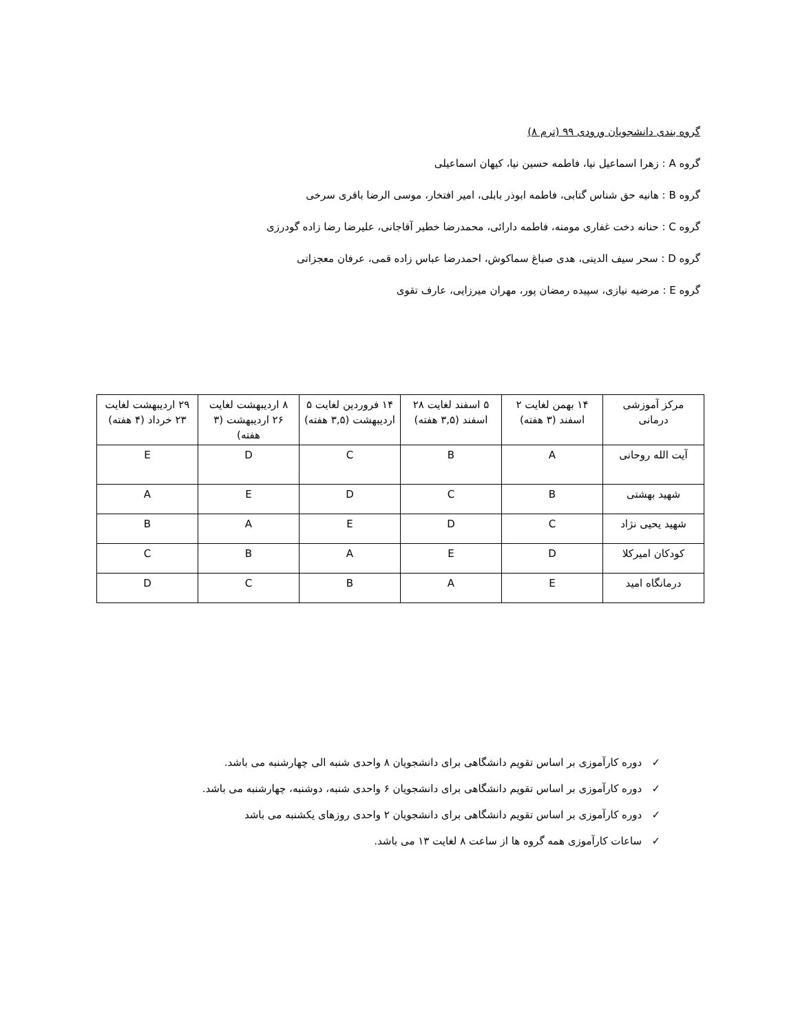گروه بندی دانشجویان ورودی ۹۹ (ترم ۸)
گروه A : زهرا اسماعیل نیا، فاطمه حسین نیا، کیهان اسماعیلی
گروه B : هانیه حق شناس گتابی، فاطمه ابوذر بابلی، امیر افتخار، موسی الرضا باقری سرخی
گروه C : حنانه دخت غفاری مومنه، فاطمه دارائی، محمدرضا خطیر آقاجانی، علیرضا رضا زاده گودرزی
گروه D : سحر سیف الدینی، هدی صباغ سماکوش، احمدرضا عباس زاده قمی، عرفان معجزاتی
گروه E : مرضیه نیازی، سپیده رمضان پور، مهران میرزایی، عارف تقوی
| مرکز آموزشی درمانی | ۱۴ بهمن لغایت ۲ اسفند (۳ هفته) | ۵ اسفند لغایت ۲۸ اسفند (۳,۵ هفته) | ۱۴ فروردین لغایت ۵ اردیبهشت (۳,۵ هفته) | ۸ اردیبهشت لغایت ۲۶ اردیبهشت (۳ هفته) | ۲۹ اردیبهشت لغایت ۲۳ خرداد (۴ هفته) |
| آیت الله روحانی | A | B | C | D | E |
| شهید بهشتی | B | C | D | E | A |
| شهید یحیی نژاد | C | D | E | A | B |
| کودکان امیرکلا | D | E | A | B | C |
| درمانگاه امید | E | A | B | C | D |
✓ دوره کارآموزی بر اساس تقویم دانشگاهی برای دانشجویان ۸ واحدی شنبه الی چهارشنبه می باشد.
✓ دوره کارآموزی بر اساس تقویم دانشگاهی برای دانشجویان ۶ واحدی شنبه، دوشنبه، چهارشنبه می باشد.
✓ دوره کارآموزی بر اساس تقویم دانشگاهی برای دانشجویان ۲ واحدی روزهای یکشنبه می باشد
✓ ساعات کارآموزی همه گروه ها از ساعت ۸ لغایت ۱۳ می باشد.